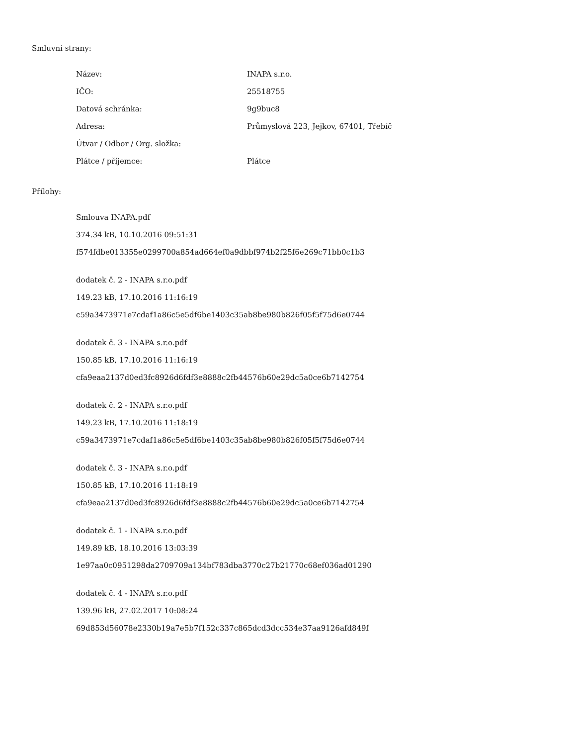Smluvní strany:
| Název: | INAPA s.r.o. |
| IČO: | 25518755 |
| Datová schránka: | 9g9buc8 |
| Adresa: | Průmyslová 223, Jejkov, 67401, Třebíč |
| Útvar / Odbor / Org. složka: | |
| Plátce / příjemce: | Plátce |
Přílohy:
Smlouva INAPA.pdf
374.34 kB, 10.10.2016 09:51:31
f574fdbe013355e0299700a854ad664ef0a9dbbf974b2f25f6e269c71bb0c1b3
dodatek č. 2 - INAPA s.r.o.pdf
149.23 kB, 17.10.2016 11:16:19
c59a3473971e7cdaf1a86c5e5df6be1403c35ab8be980b826f05f5f75d6e0744
dodatek č. 3 - INAPA s.r.o.pdf
150.85 kB, 17.10.2016 11:16:19
cfa9eaa2137d0ed3fc8926d6fdf3e8888c2fb44576b60e29dc5a0ce6b7142754
dodatek č. 2 - INAPA s.r.o.pdf
149.23 kB, 17.10.2016 11:18:19
c59a3473971e7cdaf1a86c5e5df6be1403c35ab8be980b826f05f5f75d6e0744
dodatek č. 3 - INAPA s.r.o.pdf
150.85 kB, 17.10.2016 11:18:19
cfa9eaa2137d0ed3fc8926d6fdf3e8888c2fb44576b60e29dc5a0ce6b7142754
dodatek č. 1 - INAPA s.r.o.pdf
149.89 kB, 18.10.2016 13:03:39
1e97aa0c0951298da2709709a134bf783dba3770c27b21770c68ef036ad01290
dodatek č. 4 - INAPA s.r.o.pdf
139.96 kB, 27.02.2017 10:08:24
69d853d56078e2330b19a7e5b7f152c337c865dcd3dcc534e37aa9126afd849f